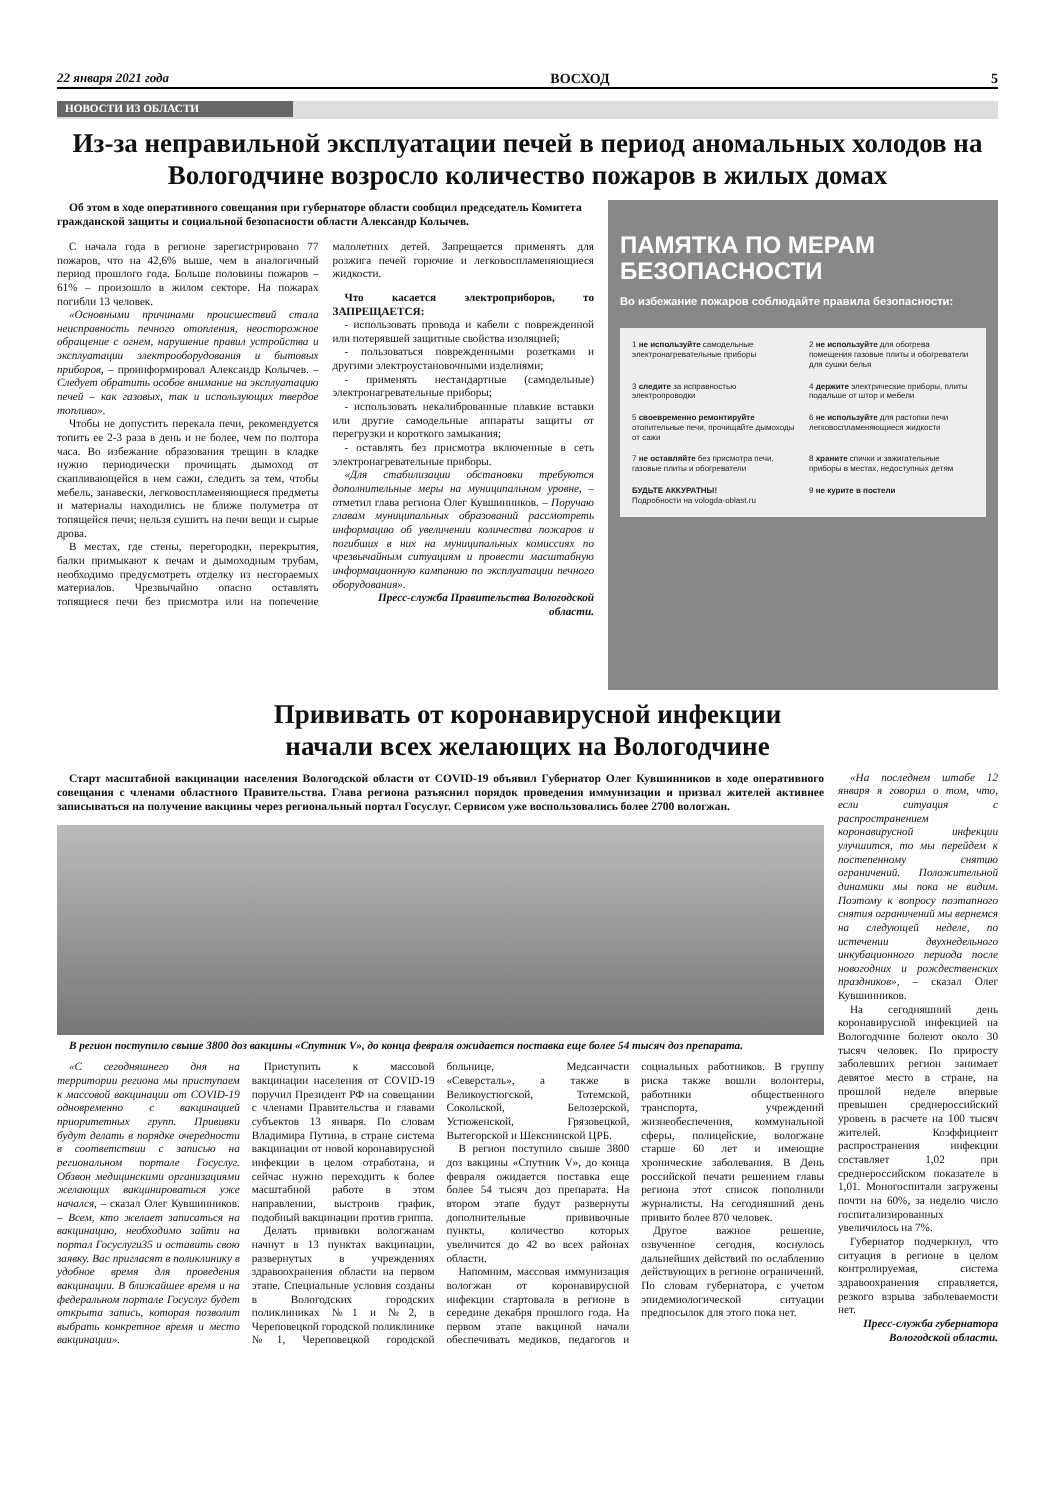22 января 2021 года ВОСХОД 5
НОВОСТИ ИЗ ОБЛАСТИ
Из-за неправильной эксплуатации печей в период аномальных холодов на Вологодчине возросло количество пожаров в жилых домах
Об этом в ходе оперативного совещания при губернаторе области сообщил председатель Комитета гражданской защиты и социальной безопасности области Александр Колычев.
С начала года в регионе зарегистрировано 77 пожаров, что на 42,6% выше, чем в аналогичный период прошлого года. Больше половины пожаров – 61% – произошло в жилом секторе. На пожарах погибли 13 человек.
«Основными причинами происшествий стала неисправность печного отопления, неосторожное обращение с огнем, нарушение правил устройства и эксплуатации электрооборудования и бытовых приборов, – проинформировал Александр Колычев. – Следует обратить особое внимание на эксплуатацию печей – как газовых, так и использующих твердое топливо».
Чтобы не допустить перекала печи, рекомендуется топить ее 2-3 раза в день и не более, чем по полтора часа. Во избежание образования трещин в кладке нужно периодически прочищать дымоход от скапливающейся в нем сажи, следить за тем, чтобы мебель, занавески, легковоспламеняющиеся предметы и материалы находились не ближе полуметра от топящейся печи; нельзя сушить на печи вещи и сырые дрова.
В местах, где стены, перегородки, перекрытия, балки примыкают к печам и дымоходным трубам, необходимо предусмотреть отделку из несгораемых материалов. Чрезвычайно опасно оставлять топящиеся печи без присмотра или на попечение малолетних детей. Запрещается применять для розжига печей горючие и легковоспламеняющиеся жидкости.
Что касается электроприборов, то ЗАПРЕЩАЕТСЯ:
- использовать провода и кабели с поврежденной или потерявшей защитные свойства изоляцией;
- пользоваться поврежденными розетками и другими электроустановочными изделиями;
- применять нестандартные (самодельные) электронагревательные приборы;
- использовать некалиброванные плавкие вставки или другие самодельные аппараты защиты от перегрузки и короткого замыкания;
- оставлять без присмотра включенные в сеть электронагревательные приборы.
«Для стабилизации обстановки требуются дополнительные меры на муниципальном уровне, – отметил глава региона Олег Кувшинников. – Поручаю главам муниципальных образований рассмотреть информацию об увеличении количества пожаров и погибших в них на муниципальных комиссиях по чрезвычайным ситуациям и провести масштабную информационную кампанию по эксплуатации печного оборудования».
Пресс-служба Правительства Вологодской области.
ПАМЯТКА ПО МЕРАМ БЕЗОПАСНОСТИ
Во избежание пожаров соблюдайте правила безопасности:
1 не используйте самодельные электронагревательные приборы
2 не используйте для обогрева помещения газовые плиты и обогреватели для сушки белья
3 следите за исправностью электропроводки
4 держите электрические приборы, плиты подальше от штор и мебели
5 своевременно ремонтируйте отопительные печи, прочищайте дымоходы от сажи
6 не используйте для растопки печи легковоспламеняющиеся жидкости
7 не оставляйте без присмотра печи, газовые плиты и обогреватели
8 храните спички и зажигательные приборы в местах, недоступных детям
БУДЬТЕ АККУРАТНЫ!
Подробности на vologda-oblast.ru
9 не курите в постели
Прививать от коронавирусной инфекции
начали всех желающих на Вологодчине
Старт масштабной вакцинации населения Вологодской области от COVID-19 объявил Губернатор Олег Кувшинников в ходе оперативного совещания с членами областного Правительства. Глава региона разъяснил порядок проведения иммунизации и призвал жителей активнее записываться на получение вакцины через региональный портал Госуслуг. Сервисом уже воспользовались более 2700 вологжан.
В регион поступило свыше 3800 доз вакцины «Спутник V», до конца февраля ожидается поставка еще более 54 тысяч доз препарата.
«С сегодняшнего дня на территории региона мы приступаем к массовой вакцинации от COVID-19 одновременно с вакцинацией приоритетных групп. Прививки будут делать в порядке очередности в соответствии с записью на региональном портале Госуслуг. Обзвон медицинскими организациями желающих вакцинироваться уже начался, – сказал Олег Кувшинников. – Всем, кто желает записаться на вакцинацию, необходимо зайти на портал Госуслуги35 и оставить свою заявку. Вас пригласят в поликлинику в удобное время для проведения вакцинации. В ближайшее время и на федеральном портале Госуслуг будет открыта запись, которая позволит выбрать конкретное время и место вакцинации».
Приступить к массовой вакцинации населения от COVID-19 поручил Президент РФ на совещании с членами Правительства и главами субъектов 13 января. По словам Владимира Путина, в стране система вакцинации от новой коронавирусной инфекции в целом отработана, и сейчас нужно переходить к более масштабной работе в этом направлении, выстроив график, подобный вакцинации против гриппа.
Делать прививки вологжанам начнут в 13 пунктах вакцинации, развернутых в учреждениях здравоохранения области на первом этапе. Специальные условия созданы в Вологодских городских поликлиниках №1 и №2, в Череповецкой городской поликлинике №1, Череповецкой городской больнице, Медсанчасти «Северсталь», а также в Великоустюгской, Тотемской, Сокольской, Белозерской, Устюженской, Грязовецкой, Вытегорской и Шекснинской ЦРБ.
В регион поступило свыше 3800 доз вакцины «Спутник V», до конца февраля ожидается поставка еще более 54 тысяч доз препарата. На втором этапе будут развернуты дополнительные прививочные пункты, количество которых увеличится до 42 во всех районах области.
Напомним, массовая иммунизация вологжан от коронавирусной инфекции стартовала в регионе в середине декабря прошлого года. На первом этапе вакциной начали обеспечивать медиков, педагогов и социальных работников. В группу риска также вошли волонтеры, работники общественного транспорта, учреждений жизнеобеспечения, коммунальной сферы, полицейские, вологжане старше 60 лет и имеющие хронические заболевания. В День российской печати решением главы региона этот список пополнили журналисты. На сегодняшний день привито более 870 человек.
Другое важное решение, озвученное сегодня, коснулось дальнейших действий по ослаблению действующих в регионе ограничений. По словам губернатора, с учетом эпидемиологической ситуации предпосылок для этого пока нет.
«На последнем штабе 12 января я говорил о том, что, если ситуация с распространением коронавирусной инфекции улучшится, то мы перейдем к постепенному снятию ограничений. Положительной динамики мы пока не видим. Поэтому к вопросу поэтапного снятия ограничений мы вернемся на следующей неделе, по истечении двухнедельного инкубационного периода после новогодних и рождественских праздников», – сказал Олег Кувшинников.
На сегодняшний день коронавирусной инфекцией на Вологодчине болеют около 30 тысяч человек. По приросту заболевших регион занимает девятое место в стране, на прошлой неделе впервые превышен среднероссийский уровень в расчете на 100 тысяч жителей. Коэффициент распространения инфекции составляет 1,02 при среднероссийском показателе в 1,01. Моногоспитали загружены почти на 60%, за неделю число госпитализированных увеличилось на 7%.
Губернатор подчеркнул, что ситуация в регионе в целом контролируемая, система здравоохранения справляется, резкого взрыва заболеваемости нет.
Пресс-служба губернатора Вологодской области.